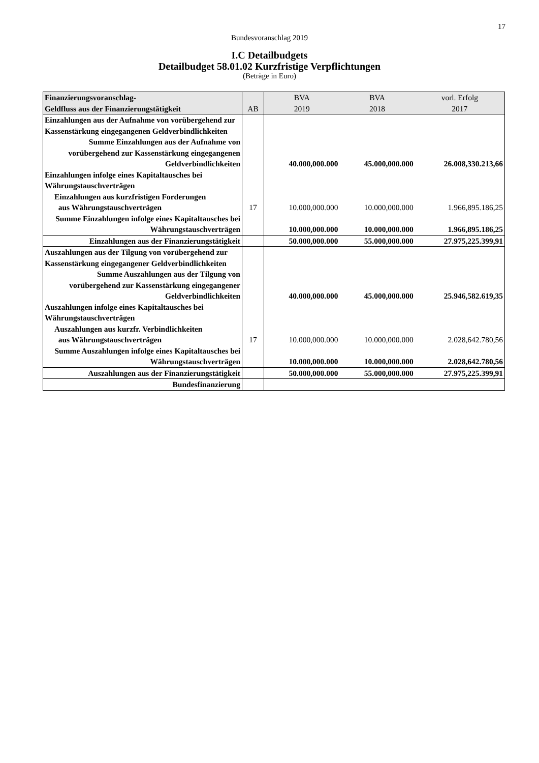17
Bundesvoranschlag 2019
I.C Detailbudgets
Detailbudget 58.01.02 Kurzfristige Verpflichtungen
(Beträge in Euro)
| Finanzierungsvoranschlag- Geldfluss aus der Finanzierungstätigkeit | AB | BVA 2019 | BVA 2018 | vorl. Erfolg 2017 |
| --- | --- | --- | --- | --- |
| Einzahlungen aus der Aufnahme von vorübergehend zur Kassenstärkung eingegangenen Geldverbindlichkeiten | | | | |
| Summe Einzahlungen aus der Aufnahme von vorübergehend zur Kassenstärkung eingegangenen Geldverbindlichkeiten | | 40.000,000.000 | 45.000,000.000 | 26.008,330.213,66 |
| Einzahlungen infolge eines Kapitaltausches bei Währungstauschverträgen | | | | |
| Einzahlungen aus kurzfristigen Forderungen aus Währungstauschverträgen | 17 | 10.000,000.000 | 10.000,000.000 | 1.966,895.186,25 |
| Summe Einzahlungen infolge eines Kapitaltausches bei Währungstauschverträgen | | 10.000,000.000 | 10.000,000.000 | 1.966,895.186,25 |
| Einzahlungen aus der Finanzierungstätigkeit | | 50.000,000.000 | 55.000,000.000 | 27.975,225.399,91 |
| Auszahlungen aus der Tilgung von vorübergehend zur Kassenstärkung eingegangener Geldverbindlichkeiten | | | | |
| Summe Auszahlungen aus der Tilgung von vorübergehend zur Kassenstärkung eingegangener Geldverbindlichkeiten | | 40.000,000.000 | 45.000,000.000 | 25.946,582.619,35 |
| Auszahlungen infolge eines Kapitaltausches bei Währungstauschverträgen | | | | |
| Auszahlungen aus kurzfr. Verbindlichkeiten aus Währungstauschverträgen | 17 | 10.000,000.000 | 10.000,000.000 | 2.028,642.780,56 |
| Summe Auszahlungen infolge eines Kapitaltausches bei Währungstauschverträgen | | 10.000,000.000 | 10.000,000.000 | 2.028,642.780,56 |
| Auszahlungen aus der Finanzierungstätigkeit | | 50.000,000.000 | 55.000,000.000 | 27.975,225.399,91 |
| Bundesfinanzierung | | | | |